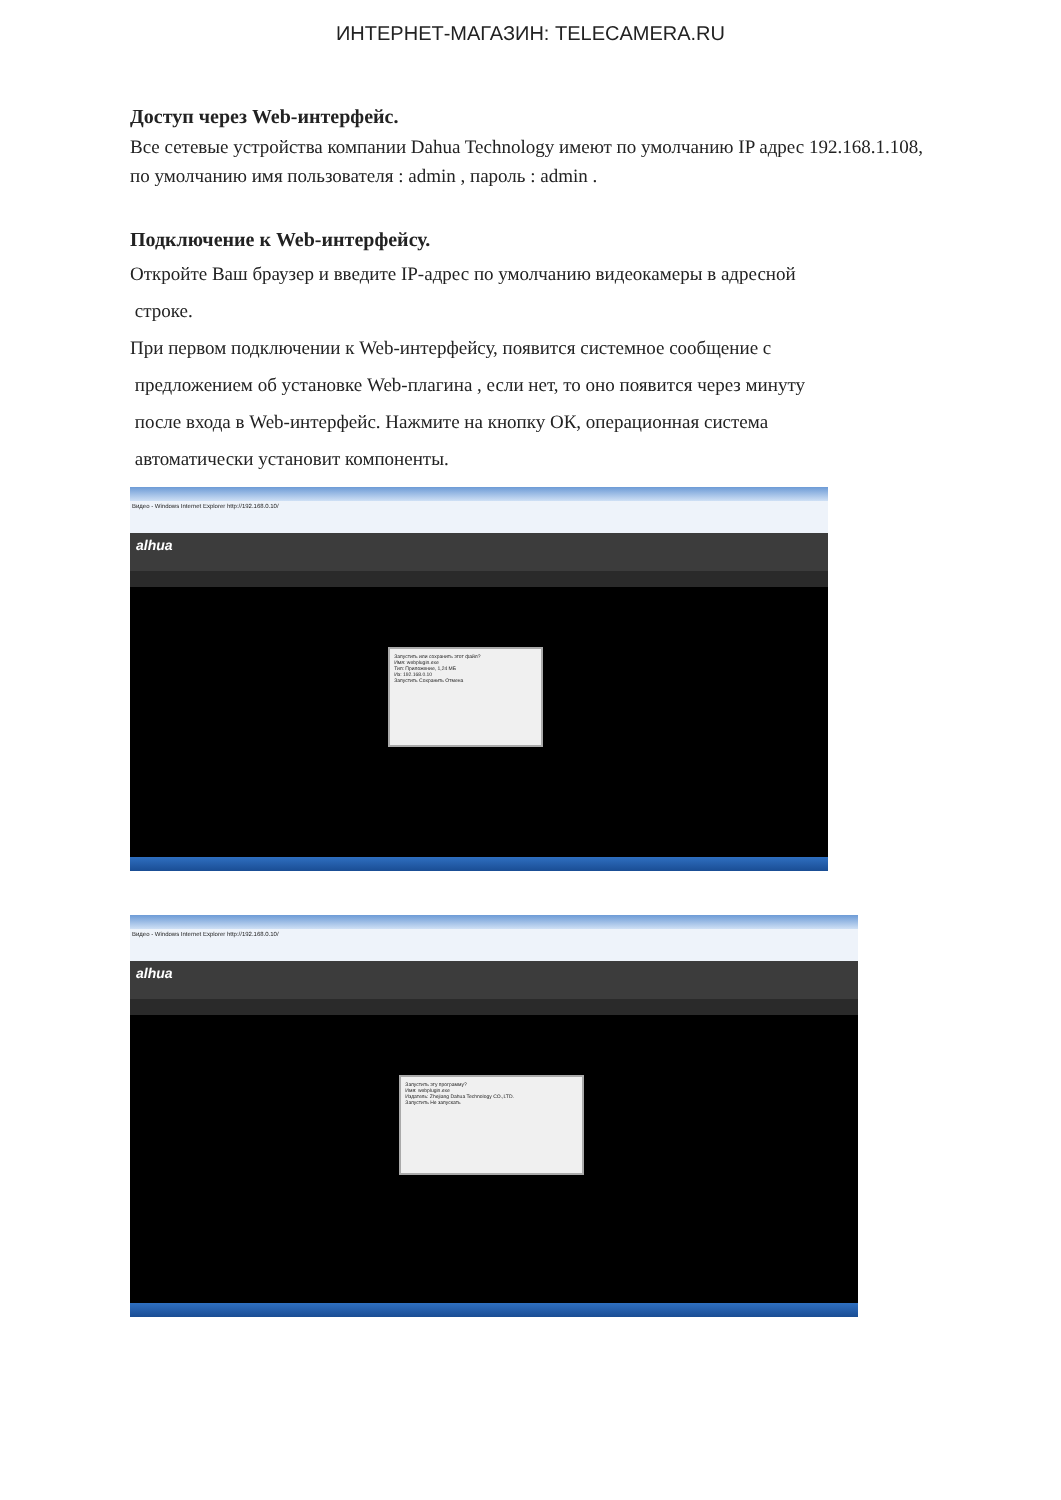ИНТЕРНЕТ-МАГАЗИН: TELECAMERA.RU
Доступ через Web-интерфейс.
Все сетевые устройства компании Dahua Technology имеют по умолчанию IP адрес 192.168.1.108, по умолчанию имя пользователя : admin , пароль : admin .
Подключение к Web-интерфейсу.
Откройте Ваш браузер и введите IP-адрес по умолчанию видеокамеры в адресной
строке.
При первом подключении к Web-интерфейсу, появится системное сообщение с
предложением об установке Web-плагина , если нет, то оно появится через минуту
после входа в Web-интерфейс. Нажмите на кнопку ОК, операционная система
автоматически установит компоненты.
Видео - Windows Internet Explorer http://192.168.0.10/
alhua
Запустить или сохранить этот файл?
Имя: webplugin.exe
Тип: Приложение, 1,24 МБ
Из: 192.168.0.10
Запустить Сохранить Отмена
Видео - Windows Internet Explorer http://192.168.0.10/
alhua
Запустить эту программу?
Имя: webplugin.exe
Издатель: Zhejiang Dahua Technology CO.,LTD.
Запустить Не запускать